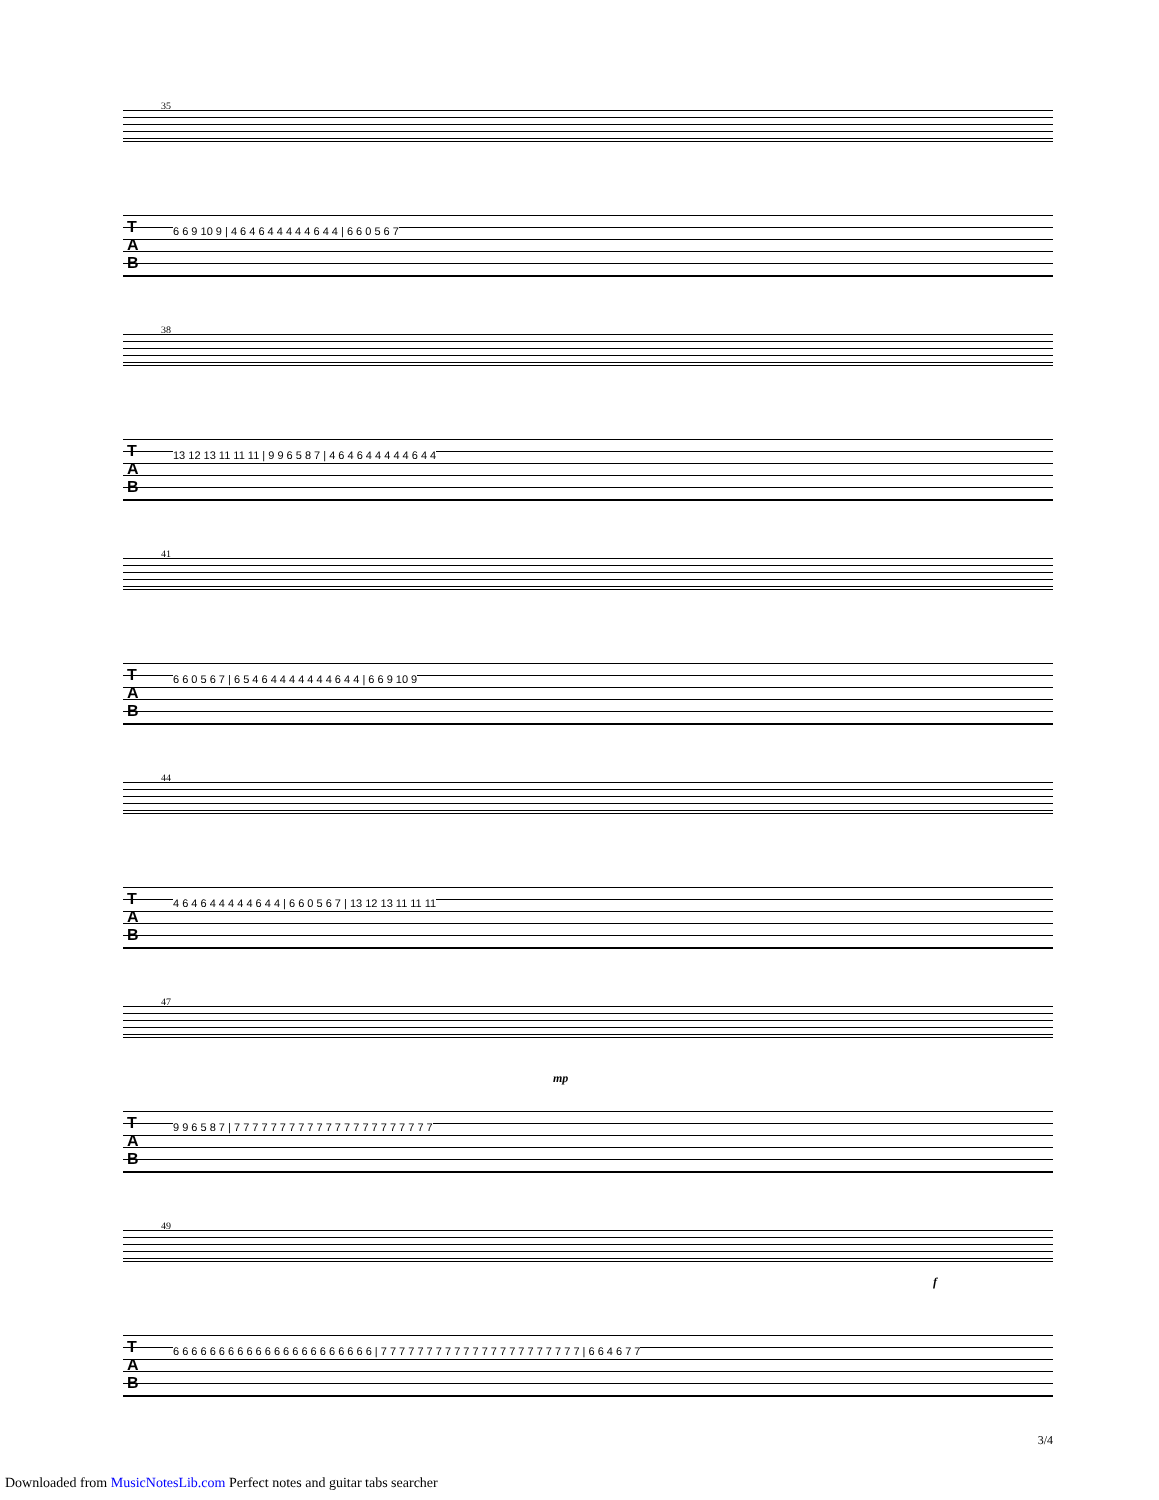35
T
A
B
6 6 9 10 9 | 4 6 4 6 4 4 4 4 4 6 4 4 | 6 6 0 5 6 7
38
T
A
B
13 12 13 11 11 11 | 9 9 6 5 8 7 | 4 6 4 6 4 4 4 4 4 6 4 4
41
T
A
B
6 6 0 5 6 7 | 6 5 4 6 4 4 4 4 4 4 4 6 4 4 | 6 6 9 10 9
44
T
A
B
4 6 4 6 4 4 4 4 4 6 4 4 | 6 6 0 5 6 7 | 13 12 13 11 11 11
47
mp
T
A
B
9 9 6 5 8 7 | 7 7 7 7 7 7 7 7 7 7 7 7 7 7 7 7 7 7 7 7 7 7
49
f
T
A
B
6 6 6 6 6 6 6 6 6 6 6 6 6 6 6 6 6 6 6 6 6 6 | 7 7 7 7 7 7 7 7 7 7 7 7 7 7 7 7 7 7 7 7 7 7 | 6 6 4 6 7 7
3/4
Downloaded from MusicNotesLib.com Perfect notes and guitar tabs searcher